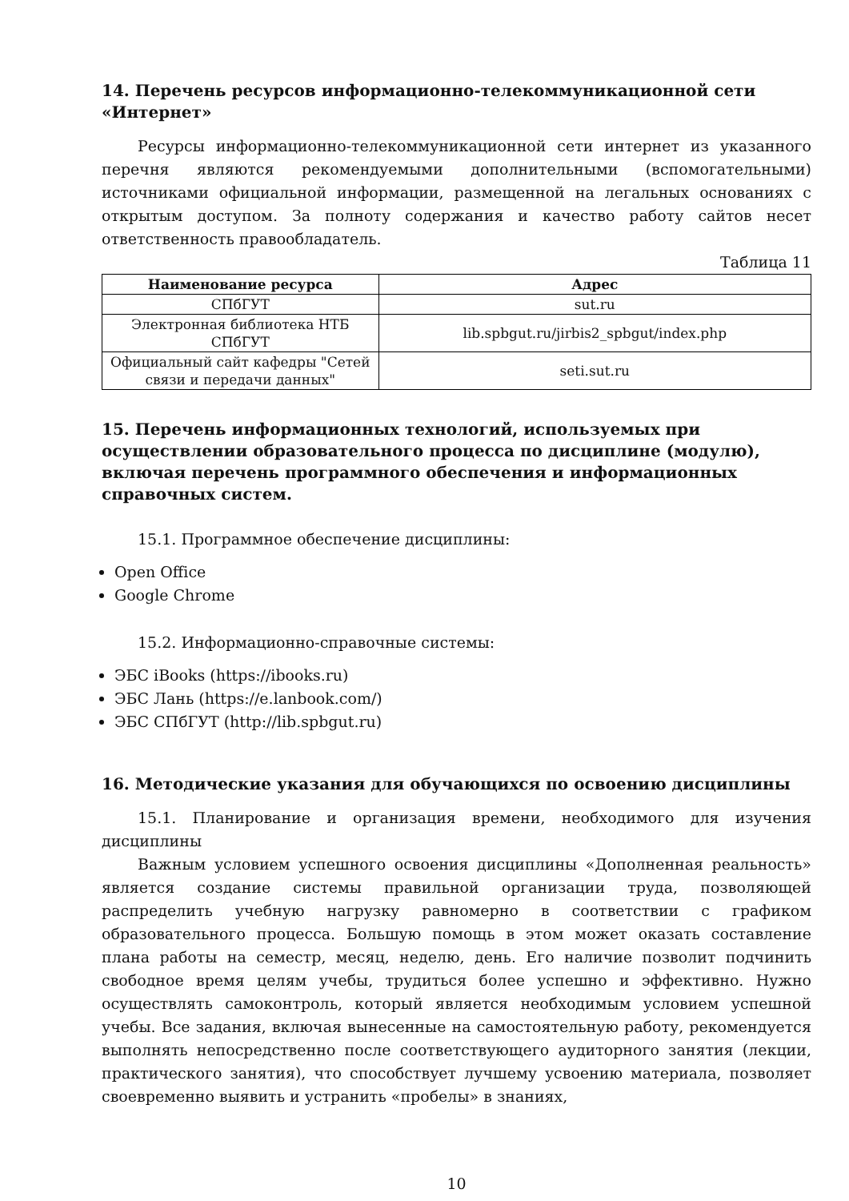14. Перечень ресурсов информационно-телекоммуникационной сети «Интернет»
Ресурсы информационно-телекоммуникационной сети интернет из указанного перечня являются рекомендуемыми дополнительными (вспомогательными) источниками официальной информации, размещенной на легальных основаниях с открытым доступом. За полноту содержания и качество работу сайтов несет ответственность правообладатель.
Таблица 11
| Наименование ресурса | Адрес |
| --- | --- |
| СПбГУТ | sut.ru |
| Электронная библиотека НТБ СПбГУТ | lib.spbgut.ru/jirbis2_spbgut/index.php |
| Официальный сайт кафедры "Сетей связи и передачи данных" | seti.sut.ru |
15. Перечень информационных технологий, используемых при осуществлении образовательного процесса по дисциплине (модулю), включая перечень программного обеспечения и информационных справочных систем.
15.1. Программное обеспечение дисциплины:
Open Office
Google Chrome
15.2. Информационно-справочные системы:
ЭБС iBooks (https://ibooks.ru)
ЭБС Лань (https://e.lanbook.com/)
ЭБС СПбГУТ (http://lib.spbgut.ru)
16. Методические указания для обучающихся по освоению дисциплины
15.1. Планирование и организация времени, необходимого для изучения дисциплины
Важным условием успешного освоения дисциплины «Дополненная реальность» является создание системы правильной организации труда, позволяющей распределить учебную нагрузку равномерно в соответствии с графиком образовательного процесса. Большую помощь в этом может оказать составление плана работы на семестр, месяц, неделю, день. Его наличие позволит подчинить свободное время целям учебы, трудиться более успешно и эффективно. Нужно осуществлять самоконтроль, который является необходимым условием успешной учебы. Все задания, включая вынесенные на самостоятельную работу, рекомендуется выполнять непосредственно после соответствующего аудиторного занятия (лекции, практического занятия), что способствует лучшему усвоению материала, позволяет своевременно выявить и устранить «пробелы» в знаниях,
10